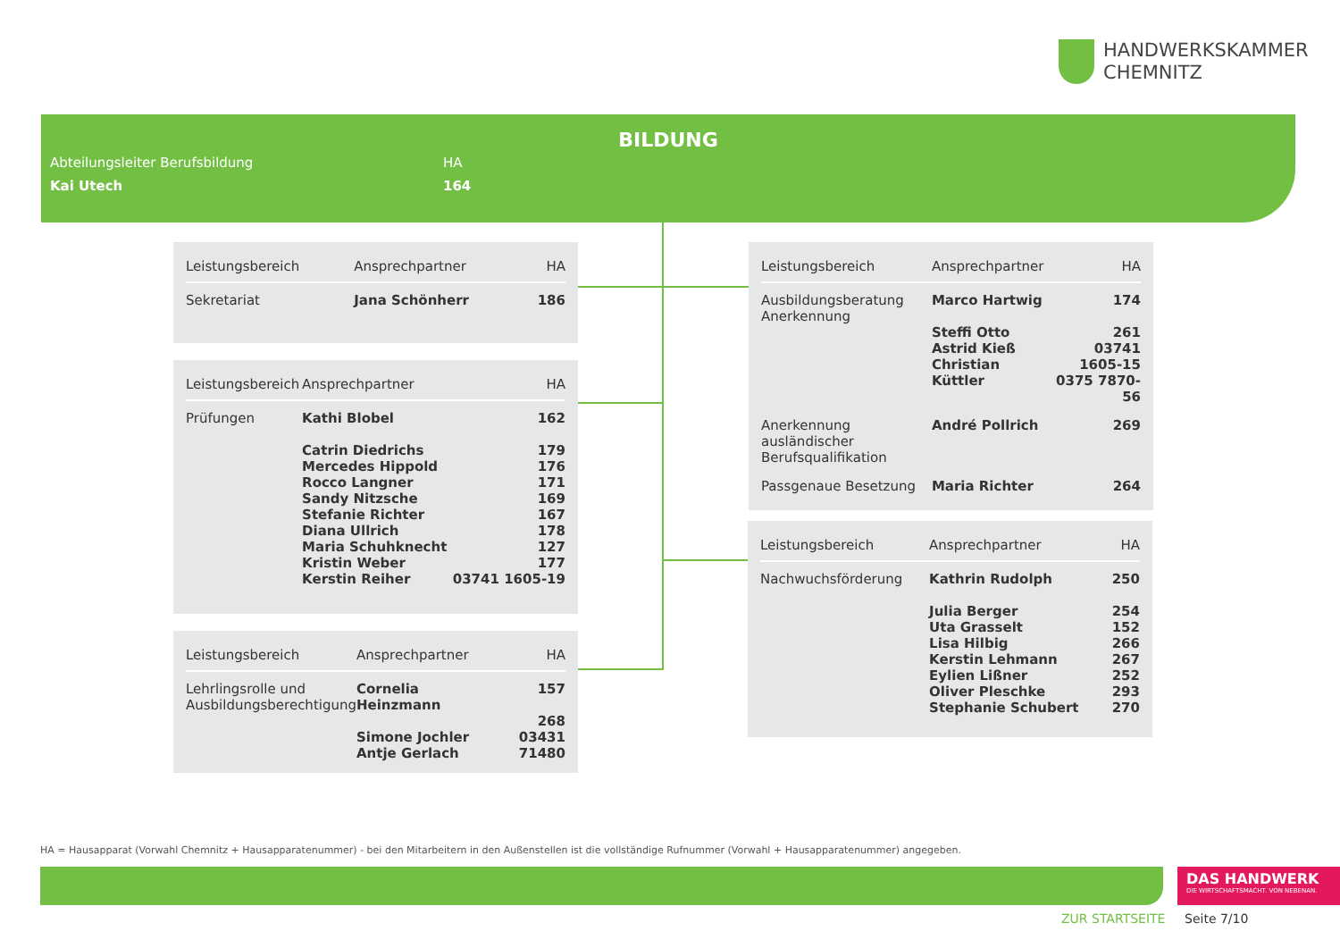HANDWERKSKAMMER
CHEMNITZ
BILDUNG
| Abteilungsleiter Berufsbildung | HA |
| Kai Utech | 164 |
| Leistungsbereich | Ansprechpartner | HA |
| --- | --- | --- |
| Sekretariat | Jana Schönherr | 186 |
| Leistungsbereich | Ansprechpartner | HA |
| --- | --- | --- |
| Prüfungen | Kathi Blobel Catrin Diedrichs Mercedes Hippold Rocco Langner Sandy Nitzsche Stefanie Richter Diana Ullrich Maria Schuhknecht Kristin Weber Kerstin Reiher | 162 179 176 171 169 167 178 127 177 03741 1605-19 |
| Leistungsbereich | Ansprechpartner | HA |
| --- | --- | --- |
| Lehrlingsrolle und Ausbildungsberechtigung | Cornelia Heinzmann Simone Jochler Antje Gerlach | 157 268 03431 71480 |
| Leistungsbereich | Ansprechpartner | HA |
| --- | --- | --- |
| Ausbildungsberatung Anerkennung | Marco Hartwig Steffi Otto Astrid Kieß Christian Küttler | 174 261 03741 1605-15 0375 7870-56 |
| Anerkennung ausländischer Berufsqualifikation | André Pollrich | 269 |
| Passgenaue Besetzung | Maria Richter | 264 |
| Leistungsbereich | Ansprechpartner | HA |
| --- | --- | --- |
| Nachwuchsförderung | Kathrin Rudolph Julia Berger Uta Grasselt Lisa Hilbig Kerstin Lehmann Eylien Lißner Oliver Pleschke Stephanie Schubert | 250 254 152 266 267 252 293 270 |
HA = Hausapparat (Vorwahl Chemnitz + Hausapparatenummer) - bei den Mitarbeitern in den Außenstellen ist die vollständige Rufnummer (Vorwahl + Hausapparatenummer) angegeben.
DAS HANDWERK
DIE WIRTSCHAFTSMACHT. VON NEBENAN.
ZUR STARTSEITE Seite 7/10